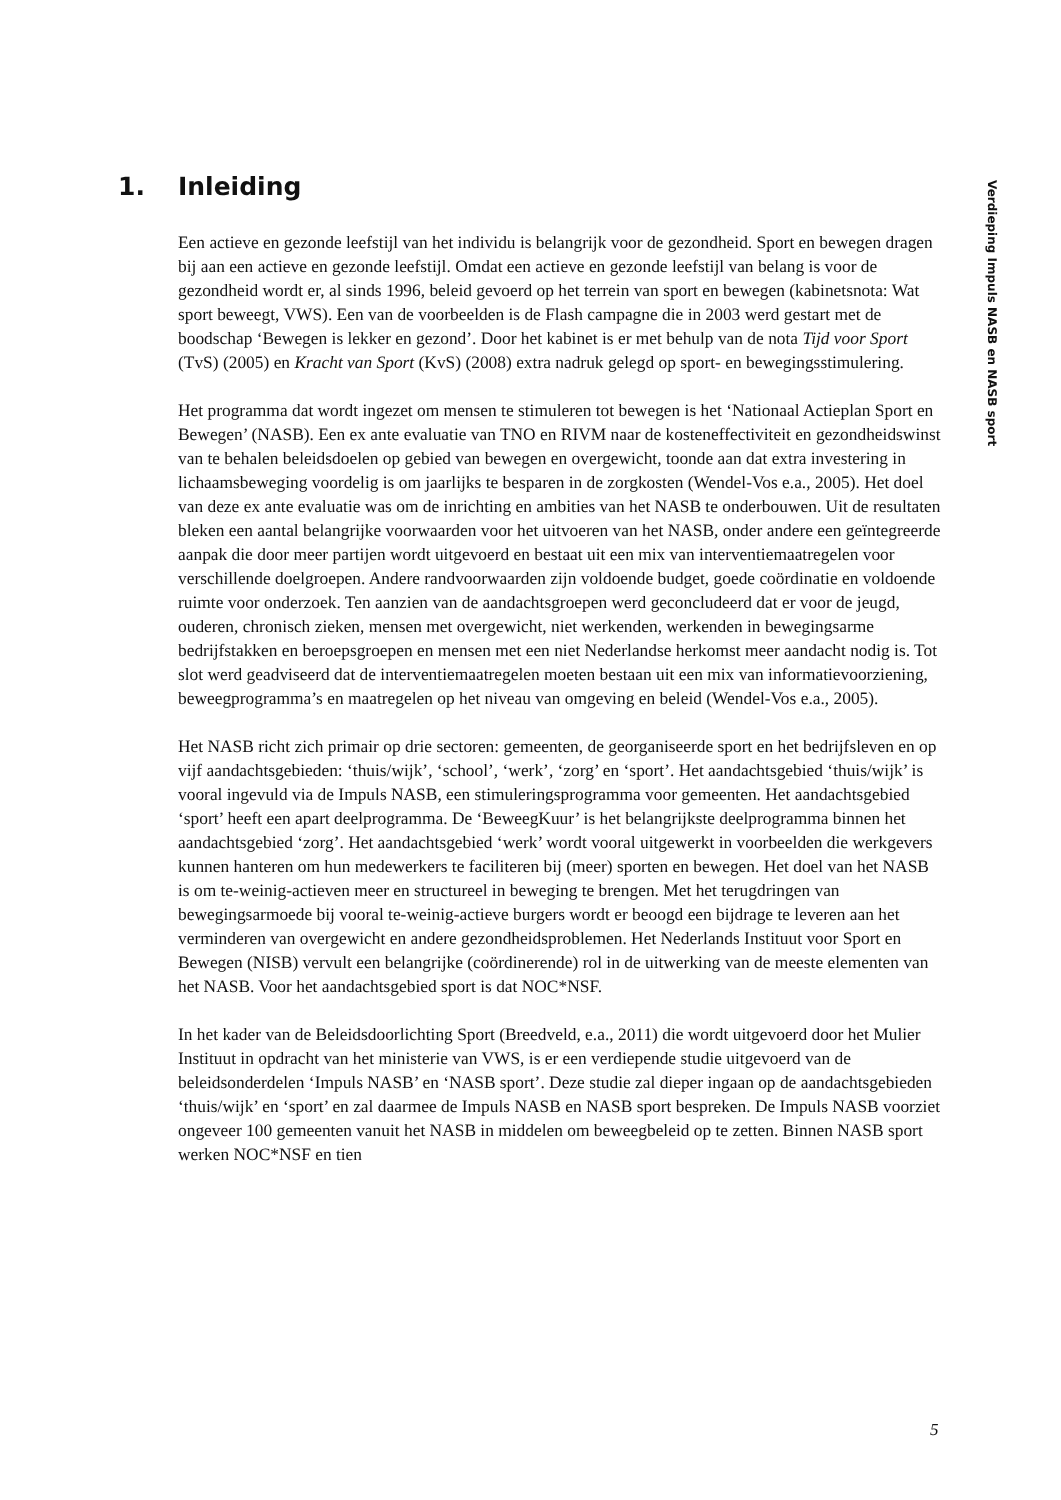1. Inleiding
Verdieping Impuls NASB en NASB sport
Een actieve en gezonde leefstijl van het individu is belangrijk voor de gezondheid. Sport en bewegen dragen bij aan een actieve en gezonde leefstijl. Omdat een actieve en gezonde leefstijl van belang is voor de gezondheid wordt er, al sinds 1996, beleid gevoerd op het terrein van sport en bewegen (kabinetsnota: Wat sport beweegt, VWS). Een van de voorbeelden is de Flash campagne die in 2003 werd gestart met de boodschap ‘Bewegen is lekker en gezond’. Door het kabinet is er met behulp van de nota Tijd voor Sport (TvS) (2005) en Kracht van Sport (KvS) (2008) extra nadruk gelegd op sport- en bewegingsstimulering.
Het programma dat wordt ingezet om mensen te stimuleren tot bewegen is het ‘Nationaal Actieplan Sport en Bewegen’ (NASB). Een ex ante evaluatie van TNO en RIVM naar de kosteneffectiviteit en gezondheidswinst van te behalen beleidsdoelen op gebied van bewegen en overgewicht, toonde aan dat extra investering in lichaamsbeweging voordelig is om jaarlijks te besparen in de zorgkosten (Wendel-Vos e.a., 2005). Het doel van deze ex ante evaluatie was om de inrichting en ambities van het NASB te onderbouwen. Uit de resultaten bleken een aantal belangrijke voorwaarden voor het uitvoeren van het NASB, onder andere een geïntegreerde aanpak die door meer partijen wordt uitgevoerd en bestaat uit een mix van interventiemaatregelen voor verschillende doelgroepen. Andere randvoorwaarden zijn voldoende budget, goede coördinatie en voldoende ruimte voor onderzoek. Ten aanzien van de aandachtsgroepen werd geconcludeerd dat er voor de jeugd, ouderen, chronisch zieken, mensen met overgewicht, niet werkenden, werkenden in bewegingsarme bedrijfstakken en beroepsgroepen en mensen met een niet Nederlandse herkomst meer aandacht nodig is. Tot slot werd geadviseerd dat de interventiemaatregelen moeten bestaan uit een mix van informatievoorziening, beweegprogramma’s en maatregelen op het niveau van omgeving en beleid (Wendel-Vos e.a., 2005).
Het NASB richt zich primair op drie sectoren: gemeenten, de georganiseerde sport en het bedrijfsleven en op vijf aandachtsgebieden: ‘thuis/wijk’, ‘school’, ‘werk’, ‘zorg’ en ‘sport’. Het aandachtsgebied ‘thuis/wijk’ is vooral ingevuld via de Impuls NASB, een stimuleringsprogramma voor gemeenten. Het aandachtsgebied ‘sport’ heeft een apart deelprogramma. De ‘BeweegKuur’ is het belangrijkste deelprogramma binnen het aandachtsgebied ‘zorg’. Het aandachtsgebied ‘werk’ wordt vooral uitgewerkt in voorbeelden die werkgevers kunnen hanteren om hun medewerkers te faciliteren bij (meer) sporten en bewegen. Het doel van het NASB is om te-weinig-actieven meer en structureel in beweging te brengen. Met het terugdringen van bewegingsarmoede bij vooral te-weinig-actieve burgers wordt er beoogd een bijdrage te leveren aan het verminderen van overgewicht en andere gezondheidsproblemen. Het Nederlands Instituut voor Sport en Bewegen (NISB) vervult een belangrijke (coördinerende) rol in de uitwerking van de meeste elementen van het NASB. Voor het aandachtsgebied sport is dat NOC*NSF.
In het kader van de Beleidsdoorlichting Sport (Breedveld, e.a., 2011) die wordt uitgevoerd door het Mulier Instituut in opdracht van het ministerie van VWS, is er een verdiepende studie uitgevoerd van de beleidsonderdelen ‘Impuls NASB’ en ‘NASB sport’. Deze studie zal dieper ingaan op de aandachtsgebieden ‘thuis/wijk’ en ‘sport’ en zal daarmee de Impuls NASB en NASB sport bespreken. De Impuls NASB voorziet ongeveer 100 gemeenten vanuit het NASB in middelen om beweegbeleid op te zetten. Binnen NASB sport werken NOC*NSF en tien
5